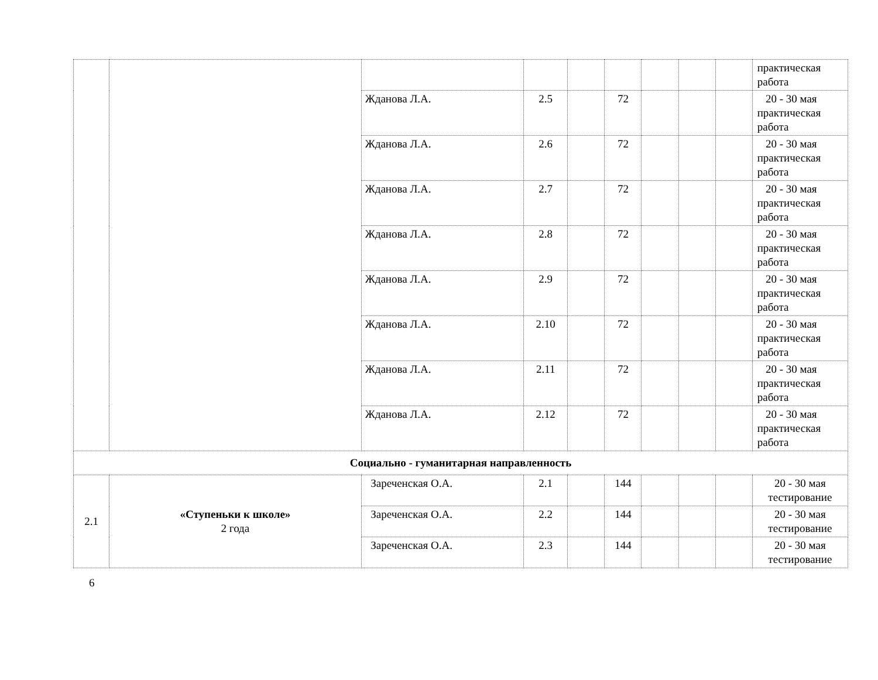| | | | | | | | | | практическая работа |
| | | Жданова Л.А. | 2.5 | | 72 | | | | 20 - 30 мая практическая работа |
| | | Жданова Л.А. | 2.6 | | 72 | | | | 20 - 30 мая практическая работа |
| | | Жданова Л.А. | 2.7 | | 72 | | | | 20 - 30 мая практическая работа |
| | | Жданова Л.А. | 2.8 | | 72 | | | | 20 - 30 мая практическая работа |
| | | Жданова Л.А. | 2.9 | | 72 | | | | 20 - 30 мая практическая работа |
| | | Жданова Л.А. | 2.10 | | 72 | | | | 20 - 30 мая практическая работа |
| | | Жданова Л.А. | 2.11 | | 72 | | | | 20 - 30 мая практическая работа |
| | | Жданова Л.А. | 2.12 | | 72 | | | | 20 - 30 мая практическая работа |
| Социально - гуманитарная направленность | | | | | | | | | |
| 2.1 | «Ступеньки к школе» 2 года | Зареченская О.А. | 2.1 | | 144 | | | | 20 - 30 мая тестирование |
| | | Зареченская О.А. | 2.2 | | 144 | | | | 20 - 30 мая тестирование |
| | | Зареченская О.А. | 2.3 | | 144 | | | | 20 - 30 мая тестирование |
6